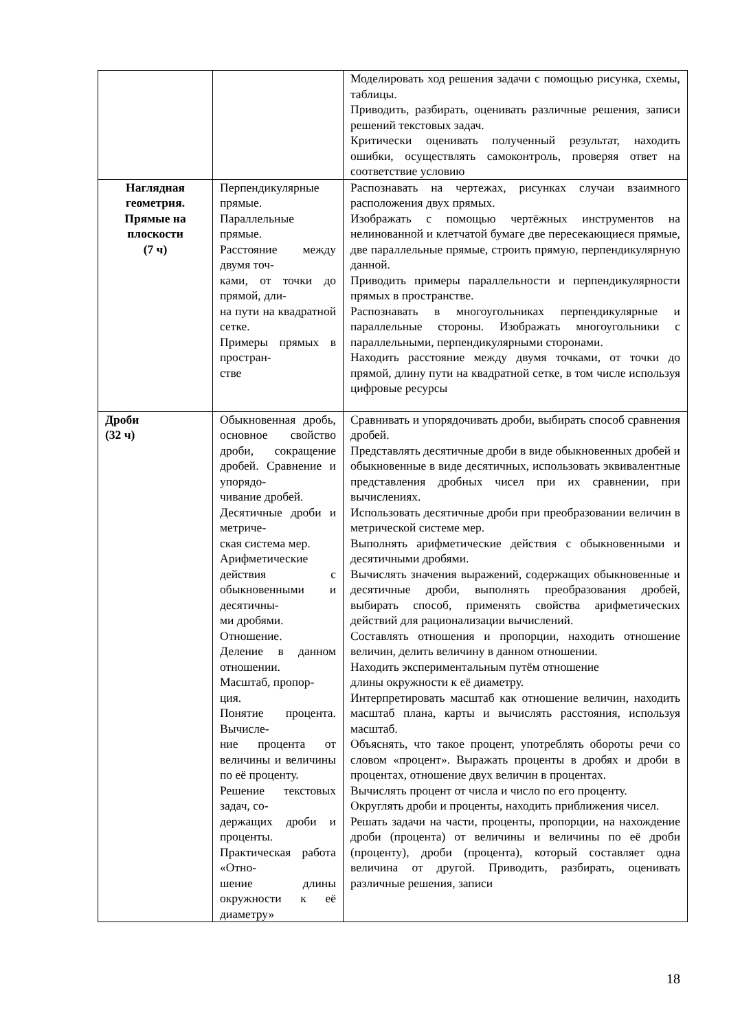| | | Моделировать ход решения задачи с помощью рисунка, схемы, таблицы. Приводить, разбирать, оценивать различные решения, записи решений текстовых задач. Критически оценивать полученный результат, находить ошибки, осуществлять самоконтроль, проверяя ответ на соответствие условию |
| Наглядная геометрия. Прямые на плоскости (7 ч) | Перпендикулярные прямые. Параллельные прямые. Расстояние между двумя точ- ками, от точки до прямой, дли- на пути на квадратной сетке. Примеры прямых в простран- стве | Распознавать на чертежах, рисунках случаи взаимного расположения двух прямых. Изображать с помощью чертёжных инструментов на нелинованной и клетчатой бумаге две пересекающиеся прямые, две параллельные прямые, строить прямую, перпендикулярную данной. Приводить примеры параллельности и перпендикулярности прямых в пространстве. Распознавать в многоугольниках перпендикулярные и параллельные стороны. Изображать многоугольники с параллельными, перпендикулярными сторонами. Находить расстояние между двумя точками, от точки до прямой, длину пути на квадратной сетке, в том числе используя цифровые ресурсы |
| Дроби (32 ч) | Обыкновенная дробь, основное свойство дроби, сокращение дробей. Сравнение и упорядо- чивание дробей. Десятичные дроби и метриче- ская система мер. Арифметические действия с обыкновенными и десятичны- ми дробями. Отношение. Деление в данном отношении. Масштаб, пропор- ция. Понятие процента. Вычисле- ние процента от величины и величины по её проценту. Решение текстовых задач, со- держащих дроби и проценты. Практическая работа «Отно- шение длины окружности к её диаметру» | Сравнивать и упорядочивать дроби, выбирать способ сравнения дробей. Представлять десятичные дроби в виде обыкновенных дробей и обыкновенные в виде десятичных, использовать эквивалентные представления дробных чисел при их сравнении, при вычислениях. Использовать десятичные дроби при преобразовании величин в метрической системе мер. Выполнять арифметические действия с обыкновенными и десятичными дробями. Вычислять значения выражений, содержащих обыкновенные и десятичные дроби, выполнять преобразования дробей, выбирать способ, применять свойства арифметических действий для рационализации вычислений. Составлять отношения и пропорции, находить отношение величин, делить величину в данном отношении. Находить экспериментальным путём отношение длины окружности к её диаметру. Интерпретировать масштаб как отношение величин, находить масштаб плана, карты и вычислять расстояния, используя масштаб. Объяснять, что такое процент, употреблять обороты речи со словом «процент». Выражать проценты в дробях и дроби в процентах, отношение двух величин в процентах. Вычислять процент от числа и число по его проценту. Округлять дроби и проценты, находить приближения чисел. Решать задачи на части, проценты, пропорции, на нахождение дроби (процента) от величины и величины по её дроби (проценту), дроби (процента), который составляет одна величина от другой. Приводить, разбирать, оценивать различные решения, записи |
18